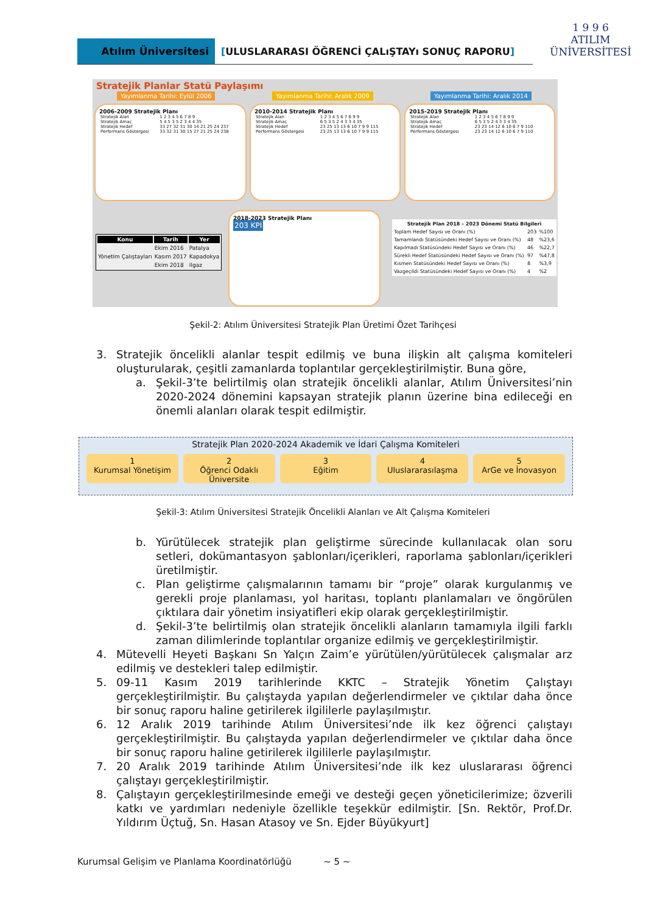Atılım Üniversitesi
[ULUSLARARASI ÖĞRENCİ ÇALıŞTAYı SONUÇ RAPORU]
1 9 9 6
ATILIM
ÜNİVERSİTESİ
Stratejik Planlar Statü Paylaşımı
Yayımlanma Tarihi: Eylül 2006 Yayımlanma Tarihi: Aralık 2009 Yayımlanma Tarihi: Aralık 2014
2006-2009 Stratejik Planı
| Stratejik Alan | 1 2 3 4 5 6 7 8 9 |
| Stratejik Amaç | 5 4 5 3 5 2 3 4 4 35 |
| Stratejik Hedef | 33 27 32 31 30 14 21 25 24 237 |
| Performans Göstergesi | 33 32 31 30 15 27 21 25 24 238 |
2010-2014 Stratejik Planı
| Stratejik Alan | 1 2 3 4 5 6 7 8 9 9 |
| Stratejik Amaç | 6 5 3 5 2 4 3 3 4 35 |
| Stratejik Hedef | 23 25 13 13 6 10 7 9 9 115 |
| Performans Göstergesi | 23 25 13 13 6 10 7 9 9 115 |
2015-2019 Stratejik Planı
| Stratejik Alan | 1 2 3 4 5 6 7 8 9 9 |
| Stratejik Amaç | 6 5 3 5 2 4 3 3 4 35 |
| Stratejik Hedef | 23 23 14 12 6 10 6 7 9 110 |
| Performans Göstergesi | 23 23 14 12 6 10 6 7 9 110 |
| Konu | Tarih | Yer |
| --- | --- | --- |
| Yönetim Çalıştayları | Ekim 2016 | Patalya |
| | Kasım 2017 | Kapadokya |
| | Ekim 2018 | Ilgaz |
2018-2023 Stratejik Planı
203 KPI
| Stratejik Plan 2018 – 2023 Dönemi Statü Bilgileri | | |
| --- | --- | --- |
| Toplam Hedef Sayısı ve Oranı (%) | 203 | %100 |
| Tamamlandı Statüsündeki Hedef Sayısı ve Oranı (%) | 48 | %23,6 |
| Kapılmadı Statüsündeki Hedef Sayısı ve Oranı (%) | 46 | %22,7 |
| Sürekli Hedef Statüsündeki Hedef Sayısı ve Oranı (%) | 97 | %47,8 |
| Kısmen Statüsündeki Hedef Sayısı ve Oranı (%) | 8 | %3,9 |
| Vazgeçildi Statüsündeki Hedef Sayısı ve Oranı (%) | 4 | %2 |
Şekil-2: Atılım Üniversitesi Stratejik Plan Üretimi Özet Tarihçesi
3. Stratejik öncelikli alanlar tespit edilmiş ve buna ilişkin alt çalışma komiteleri oluşturularak, çeşitli zamanlarda toplantılar gerçekleştirilmiştir. Buna göre,
a. Şekil-3’te belirtilmiş olan stratejik öncelikli alanlar, Atılım Üniversitesi’nin 2020-2024 dönemini kapsayan stratejik planın üzerine bina edileceği en önemli alanları olarak tespit edilmiştir.
Stratejik Plan 2020-2024 Akademik ve İdari Çalışma Komiteleri
1
Kurumsal Yönetişim
2
Öğrenci Odaklı Üniversite
3
Eğitim
4
Uluslararasılaşma
5
ArGe ve İnovasyon
Şekil-3: Atılım Üniversitesi Stratejik Öncelikli Alanları ve Alt Çalışma Komiteleri
b. Yürütülecek stratejik plan geliştirme sürecinde kullanılacak olan soru setleri, dokümantasyon şablonları/içerikleri, raporlama şablonları/içerikleri üretilmiştir.
c. Plan geliştirme çalışmalarının tamamı bir “proje” olarak kurgulanmış ve gerekli proje planlaması, yol haritası, toplantı planlamaları ve öngörülen çıktılara dair yönetim insiyatifleri ekip olarak gerçekleştirilmiştir.
d. Şekil-3’te belirtilmiş olan stratejik öncelikli alanların tamamıyla ilgili farklı zaman dilimlerinde toplantılar organize edilmiş ve gerçekleştirilmiştir.
4. Mütevelli Heyeti Başkanı Sn Yalçın Zaim’e yürütülen/yürütülecek çalışmalar arz edilmiş ve destekleri talep edilmiştir.
5. 09-11 Kasım 2019 tarihlerinde KKTC – Stratejik Yönetim Çalıştayı gerçekleştirilmiştir. Bu çalıştayda yapılan değerlendirmeler ve çıktılar daha önce bir sonuç raporu haline getirilerek ilgililerle paylaşılmıştır.
6. 12 Aralık 2019 tarihinde Atılım Üniversitesi’nde ilk kez öğrenci çalıştayı gerçekleştirilmiştir. Bu çalıştayda yapılan değerlendirmeler ve çıktılar daha önce bir sonuç raporu haline getirilerek ilgililerle paylaşılmıştır.
7. 20 Aralık 2019 tarihinde Atılım Üniversitesi’nde ilk kez uluslararası öğrenci çalıştayı gerçekleştirilmiştir.
8. Çalıştayın gerçekleştirilmesinde emeği ve desteği geçen yöneticilerimize; özverili katkı ve yardımları nedeniyle özellikle teşekkür edilmiştir. [Sn. Rektör, Prof.Dr. Yıldırım Üçtuğ, Sn. Hasan Atasoy ve Sn. Ejder Büyükyurt]
Kurumsal Gelişim ve Planlama Koordinatörlüğü ~ 5 ~